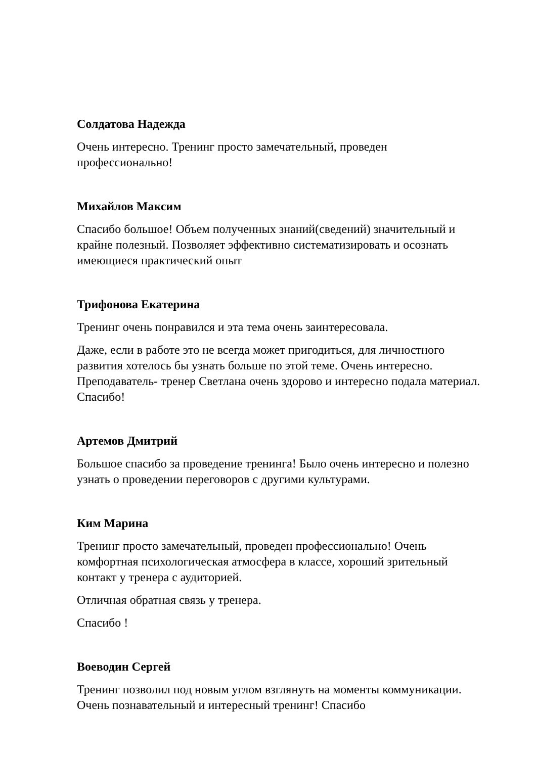Солдатова Надежда
Очень интересно. Тренинг просто замечательный, проведен
профессионально!
Михайлов Максим
Спасибо большое! Объем полученных знаний(сведений) значительный и
крайне полезный. Позволяет эффективно систематизировать и осознать
имеющиеся практический опыт
Трифонова Екатерина
Тренинг очень понравился и эта тема очень заинтересовала.
Даже, если в работе это не всегда может пригодиться, для личностного
развития хотелось бы узнать больше по этой теме. Очень интересно.
Преподаватель- тренер Светлана очень здорово и интересно подала материал.
Спасибо!
Артемов Дмитрий
Большое спасибо за проведение тренинга! Было очень интересно и полезно
узнать о проведении переговоров с другими культурами.
Ким Марина
Тренинг просто замечательный, проведен профессионально! Очень
комфортная психологическая атмосфера в классе, хороший зрительный
контакт у тренера с аудиторией.
Отличная обратная связь у тренера.
Спасибо !
Воеводин Сергей
Тренинг позволил под новым углом взглянуть на моменты коммуникации.
Очень познавательный и интересный тренинг! Спасибо